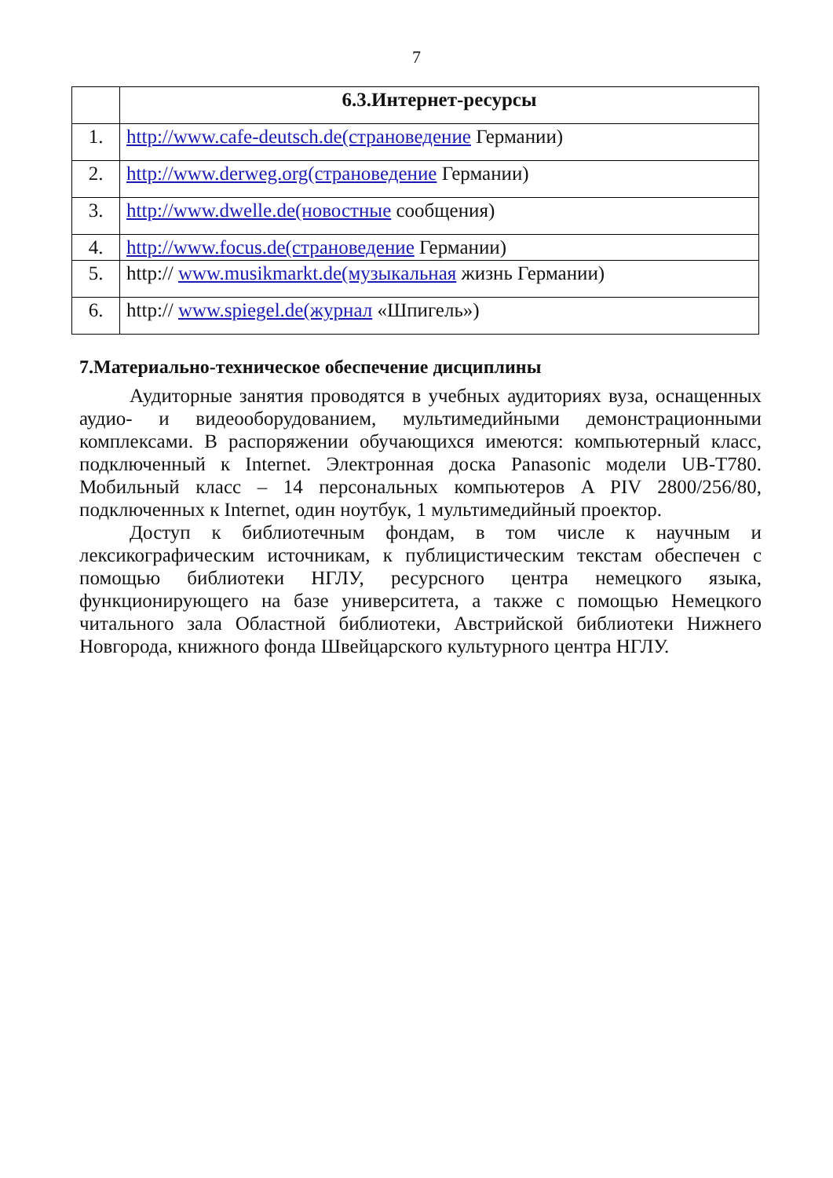7
| | 6.3.Интернет-ресурсы |
| 1. | http://www.cafe-deutsch.de(страноведение Германии) |
| 2. | http://www.derweg.org(страноведение Германии) |
| 3. | http://www.dwelle.de(новостные сообщения) |
| 4. | http://www.focus.de(страноведение Германии) |
| 5. | http:// www.musikmarkt.de(музыкальная жизнь Германии) |
| 6. | http:// www.spiegel.de(журнал «Шпигель») |
7.Материально-техническое обеспечение дисциплины
Аудиторные занятия проводятся в учебных аудиториях вуза, оснащенных аудио- и видеооборудованием, мультимедийными демонстрационными комплексами. В распоряжении обучающихся имеются: компьютерный класс, подключенный к Internet. Электронная доска Panasonic модели UB-T780. Мобильный класс – 14 персональных компьютеров A PIV 2800/256/80, подключенных к Internet, один ноутбук, 1 мультимедийный проектор.
Доступ к библиотечным фондам, в том числе к научным и лексикографическим источникам, к публицистическим текстам обеспечен с помощью библиотеки НГЛУ, ресурсного центра немецкого языка, функционирующего на базе университета, а также с помощью Немецкого читального зала Областной библиотеки, Австрийской библиотеки Нижнего Новгорода, книжного фонда Швейцарского культурного центра НГЛУ.